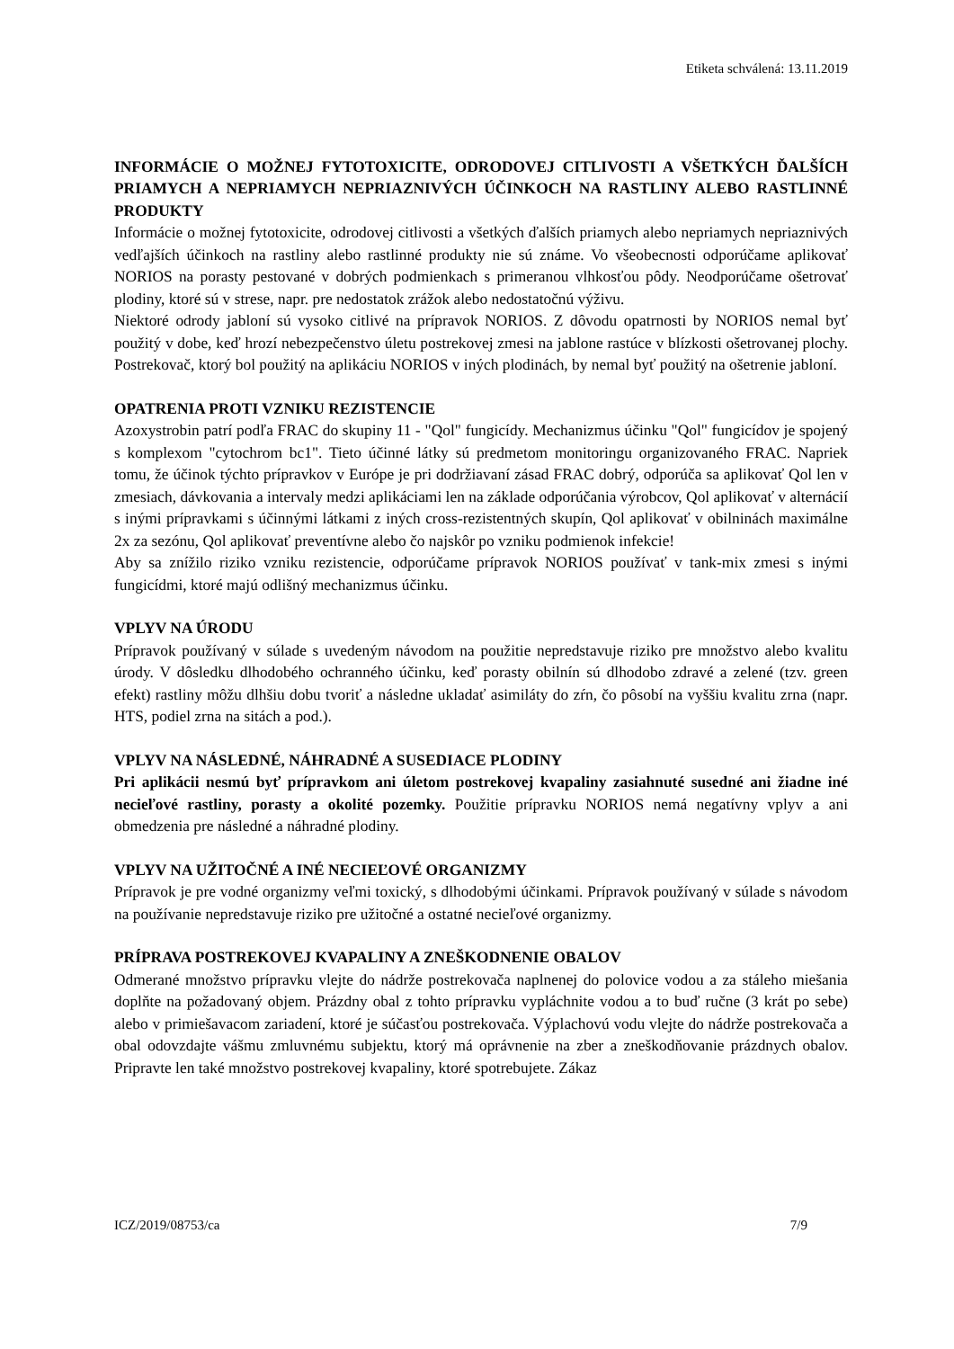Etiketa schválená: 13.11.2019
INFORMÁCIE O MOŽNEJ FYTOTOXICITE, ODRODOVEJ CITLIVOSTI A VŠETKÝCH ĎALŠÍCH PRIAMYCH A NEPRIAMYCH NEPRIAZNIVÝCH ÚČINKOCH NA RASTLINY ALEBO RASTLINNÉ PRODUKTY
Informácie o možnej fytotoxicite, odrodovej citlivosti a všetkých ďalších priamych alebo nepriamych nepriaznivých vedľajších účinkoch na rastliny alebo rastlinné produkty nie sú známe. Vo všeobecnosti odporúčame aplikovať NORIOS na porasty pestované v dobrých podmienkach s primeranou vlhkosťou pôdy. Neodporúčame ošetrovať plodiny, ktoré sú v strese, napr. pre nedostatok zrážok alebo nedostatočnú výživu.
Niektoré odrody jabloní sú vysoko citlivé na prípravok NORIOS. Z dôvodu opatrnosti by NORIOS nemal byť použitý v dobe, keď hrozí nebezpečenstvo úletu postrekovej zmesi na jablone rastúce v blízkosti ošetrovanej plochy. Postrekovač, ktorý bol použitý na aplikáciu NORIOS v iných plodinách, by nemal byť použitý na ošetrenie jabloní.
OPATRENIA PROTI VZNIKU REZISTENCIE
Azoxystrobin patrí podľa FRAC do skupiny 11 - "Qol" fungicídy. Mechanizmus účinku "Qol" fungicídov je spojený s komplexom "cytochrom bc1". Tieto účinné látky sú predmetom monitoringu organizovaného FRAC. Napriek tomu, že účinok týchto prípravkov v Európe je pri dodržiavaní zásad FRAC dobrý, odporúča sa aplikovať Qol len v zmesiach, dávkovania a intervaly medzi aplikáciami len na základe odporúčania výrobcov, Qol aplikovať v alternácií s inými prípravkami s účinnými látkami z iných cross-rezistentných skupín, Qol aplikovať v obilninách maximálne 2x za sezónu, Qol aplikovať preventívne alebo čo najskôr po vzniku podmienok infekcie!
Aby sa znížilo riziko vzniku rezistencie, odporúčame prípravok NORIOS používať v tank-mix zmesi s inými fungicídmi, ktoré majú odlišný mechanizmus účinku.
VPLYV NA ÚRODU
Prípravok používaný v súlade s uvedeným návodom na použitie nepredstavuje riziko pre množstvo alebo kvalitu úrody. V dôsledku dlhodobého ochranného účinku, keď porasty obilnín sú dlhodobo zdravé a zelené (tzv. green efekt) rastliny môžu dlhšiu dobu tvoriť a následne ukladať asimiláty do zŕn, čo pôsobí na vyššiu kvalitu zrna (napr. HTS, podiel zrna na sitách a pod.).
VPLYV NA NÁSLEDNÉ, NÁHRADNÉ A SUSEDIACE PLODINY
Pri aplikácii nesmú byť prípravkom ani úletom postrekovej kvapaliny zasiahnuté susedné ani žiadne iné necieľové rastliny, porasty a okolité pozemky. Použitie prípravku NORIOS nemá negatívny vplyv a ani obmedzenia pre následné a náhradné plodiny.
VPLYV NA UŽITOČNÉ A INÉ NECIEĽOVÉ ORGANIZMY
Prípravok je pre vodné organizmy veľmi toxický, s dlhodobými účinkami. Prípravok používaný v súlade s návodom na používanie nepredstavuje riziko pre užitočné a ostatné necieľové organizmy.
PRÍPRAVA POSTREKOVEJ KVAPALINY A ZNEŠKODNENIE OBALOV
Odmerané množstvo prípravku vlejte do nádrže postrekovača naplnenej do polovice vodou a za stáleho miešania doplňte na požadovaný objem. Prázdny obal z tohto prípravku vypláchnite vodou a to buď ručne (3 krát po sebe) alebo v primiešavacom zariadení, ktoré je súčasťou postrekovača. Výplachovú vodu vlejte do nádrže postrekovača a obal odovzdajte vášmu zmluvnému subjektu, ktorý má oprávnenie na zber a zneškodňovanie prázdnych obalov. Pripravte len také množstvo postrekovej kvapaliny, ktoré spotrebujete. Zákaz
ICZ/2019/08753/ca 7/9